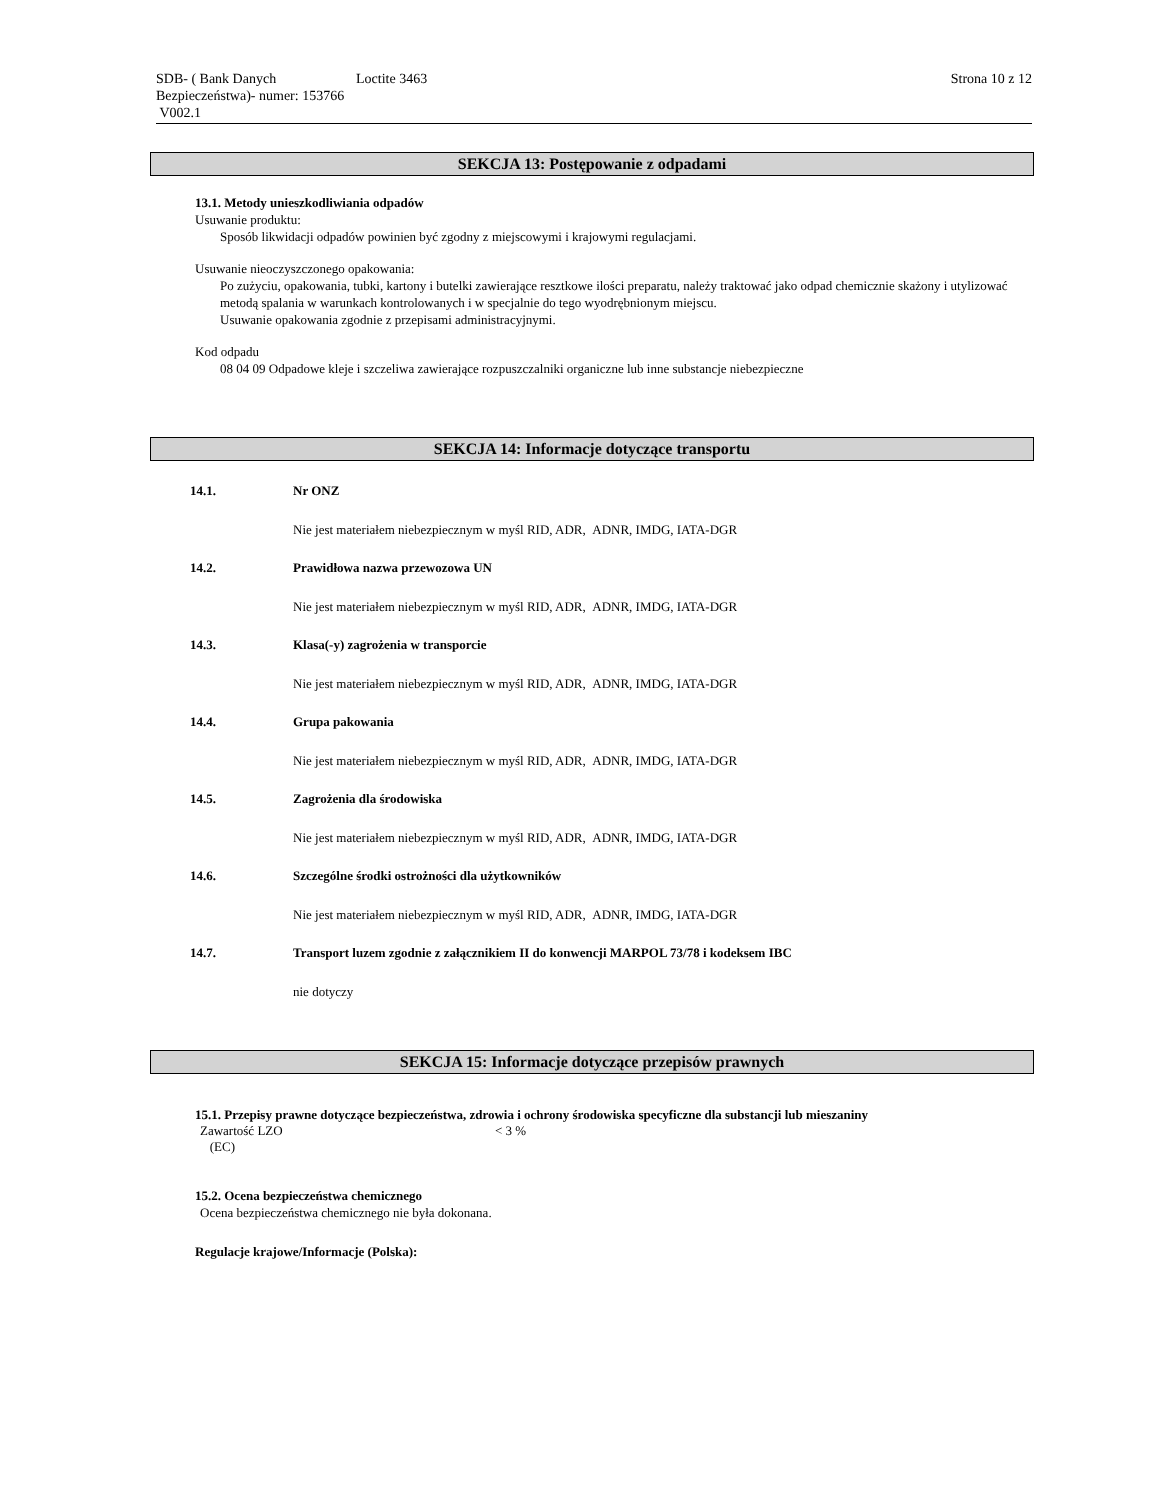SDB- ( Bank Danych Bezpieczeństwa)- numer: 153766 V002.1
Loctite 3463 Strona 10 z 12
SEKCJA 13: Postępowanie z odpadami
13.1. Metody unieszkodliwiania odpadów
Usuwanie produktu:
Sposób likwidacji odpadów powinien być zgodny z miejscowymi i krajowymi regulacjami.
Usuwanie nieoczyszczonego opakowania:
Po zużyciu, opakowania, tubki, kartony i butelki zawierające resztkowe ilości preparatu, należy traktować jako odpad chemicznie skażony i utylizować metodą spalania w warunkach kontrolowanych i w specjalnie do tego wyodrębnionym miejscu.
Usuwanie opakowania zgodnie z przepisami administracyjnymi.
Kod odpadu
08 04 09 Odpadowe kleje i szczeliwa zawierające rozpuszczalniki organiczne lub inne substancje niebezpieczne
SEKCJA 14: Informacje dotyczące transportu
14.1. Nr ONZ
Nie jest materiałem niebezpiecznym w myśl RID, ADR, ADNR, IMDG, IATA-DGR
14.2. Prawidłowa nazwa przewozowa UN
Nie jest materiałem niebezpiecznym w myśl RID, ADR, ADNR, IMDG, IATA-DGR
14.3. Klasa(-y) zagrożenia w transporcie
Nie jest materiałem niebezpiecznym w myśl RID, ADR, ADNR, IMDG, IATA-DGR
14.4. Grupa pakowania
Nie jest materiałem niebezpiecznym w myśl RID, ADR, ADNR, IMDG, IATA-DGR
14.5. Zagrożenia dla środowiska
Nie jest materiałem niebezpiecznym w myśl RID, ADR, ADNR, IMDG, IATA-DGR
14.6. Szczególne środki ostrożności dla użytkowników
Nie jest materiałem niebezpiecznym w myśl RID, ADR, ADNR, IMDG, IATA-DGR
14.7. Transport luzem zgodnie z załącznikiem II do konwencji MARPOL 73/78 i kodeksem IBC
nie dotyczy
SEKCJA 15: Informacje dotyczące przepisów prawnych
15.1. Przepisy prawne dotyczące bezpieczeństwa, zdrowia i ochrony środowiska specyficzne dla substancji lub mieszaniny
Zawartość LZO
(EC) < 3 %
15.2. Ocena bezpieczeństwa chemicznego
Ocena bezpieczeństwa chemicznego nie była dokonana.
Regulacje krajowe/Informacje (Polska):